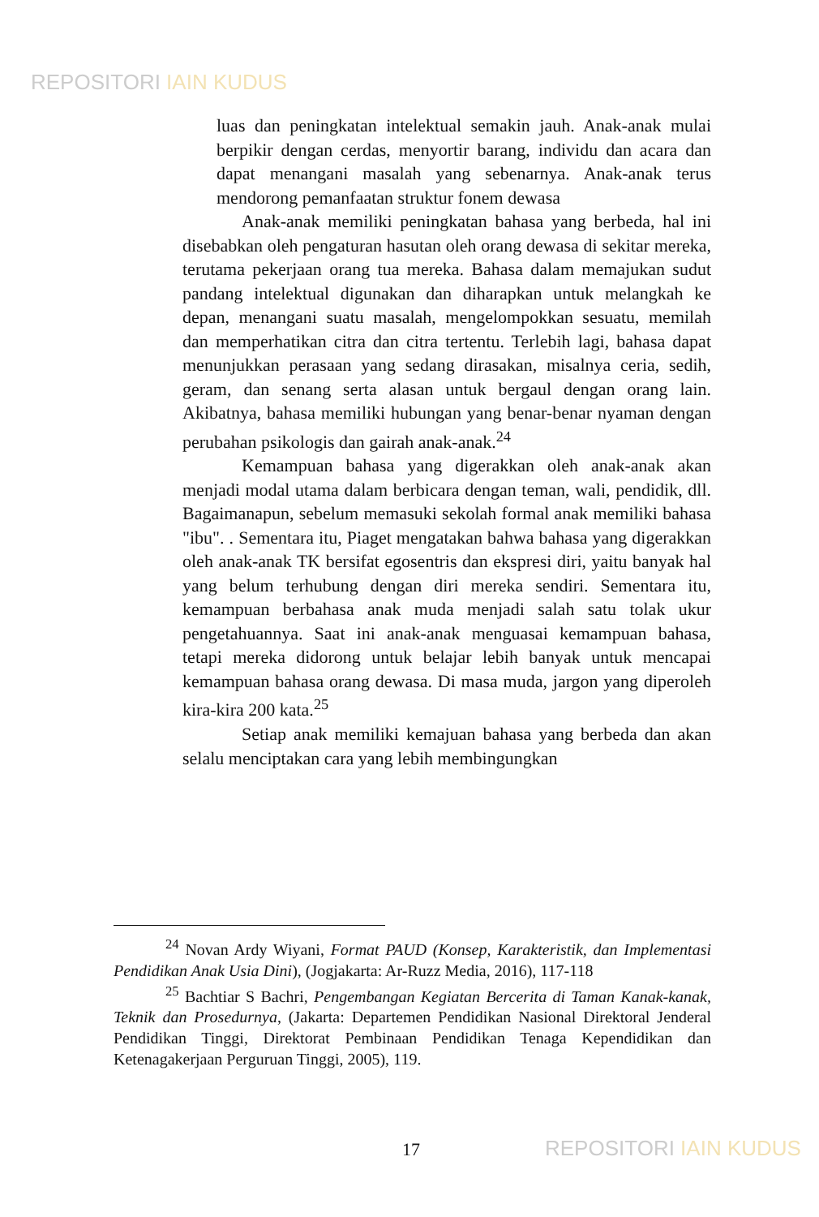REPOSITORI IAIN KUDUS
luas dan peningkatan intelektual semakin jauh. Anak-anak mulai berpikir dengan cerdas, menyortir barang, individu dan acara dan dapat menangani masalah yang sebenarnya. Anak-anak terus mendorong pemanfaatan struktur fonem dewasa
Anak-anak memiliki peningkatan bahasa yang berbeda, hal ini disebabkan oleh pengaturan hasutan oleh orang dewasa di sekitar mereka, terutama pekerjaan orang tua mereka. Bahasa dalam memajukan sudut pandang intelektual digunakan dan diharapkan untuk melangkah ke depan, menangani suatu masalah, mengelompokkan sesuatu, memilah dan memperhatikan citra dan citra tertentu. Terlebih lagi, bahasa dapat menunjukkan perasaan yang sedang dirasakan, misalnya ceria, sedih, geram, dan senang serta alasan untuk bergaul dengan orang lain. Akibatnya, bahasa memiliki hubungan yang benar-benar nyaman dengan perubahan psikologis dan gairah anak-anak.<sup>24</sup>
Kemampuan bahasa yang digerakkan oleh anak-anak akan menjadi modal utama dalam berbicara dengan teman, wali, pendidik, dll. Bagaimanapun, sebelum memasuki sekolah formal anak memiliki bahasa "ibu". . Sementara itu, Piaget mengatakan bahwa bahasa yang digerakkan oleh anak-anak TK bersifat egosentris dan ekspresi diri, yaitu banyak hal yang belum terhubung dengan diri mereka sendiri. Sementara itu, kemampuan berbahasa anak muda menjadi salah satu tolak ukur pengetahuannya. Saat ini anak-anak menguasai kemampuan bahasa, tetapi mereka didorong untuk belajar lebih banyak untuk mencapai kemampuan bahasa orang dewasa. Di masa muda, jargon yang diperoleh kira-kira 200 kata.<sup>25</sup>
Setiap anak memiliki kemajuan bahasa yang berbeda dan akan selalu menciptakan cara yang lebih membingungkan
<sup>24</sup> Novan Ardy Wiyani, Format PAUD (Konsep, Karakteristik, dan Implementasi Pendidikan Anak Usia Dini), (Jogjakarta: Ar-Ruzz Media, 2016), 117-118
<sup>25</sup> Bachtiar S Bachri, Pengembangan Kegiatan Bercerita di Taman Kanak-kanak, Teknik dan Prosedurnya, (Jakarta: Departemen Pendidikan Nasional Direktoral Jenderal Pendidikan Tinggi, Direktorat Pembinaan Pendidikan Tenaga Kependidikan dan Ketenagakerjaan Perguruan Tinggi, 2005), 119.
17 REPOSITORI IAIN KUDUS